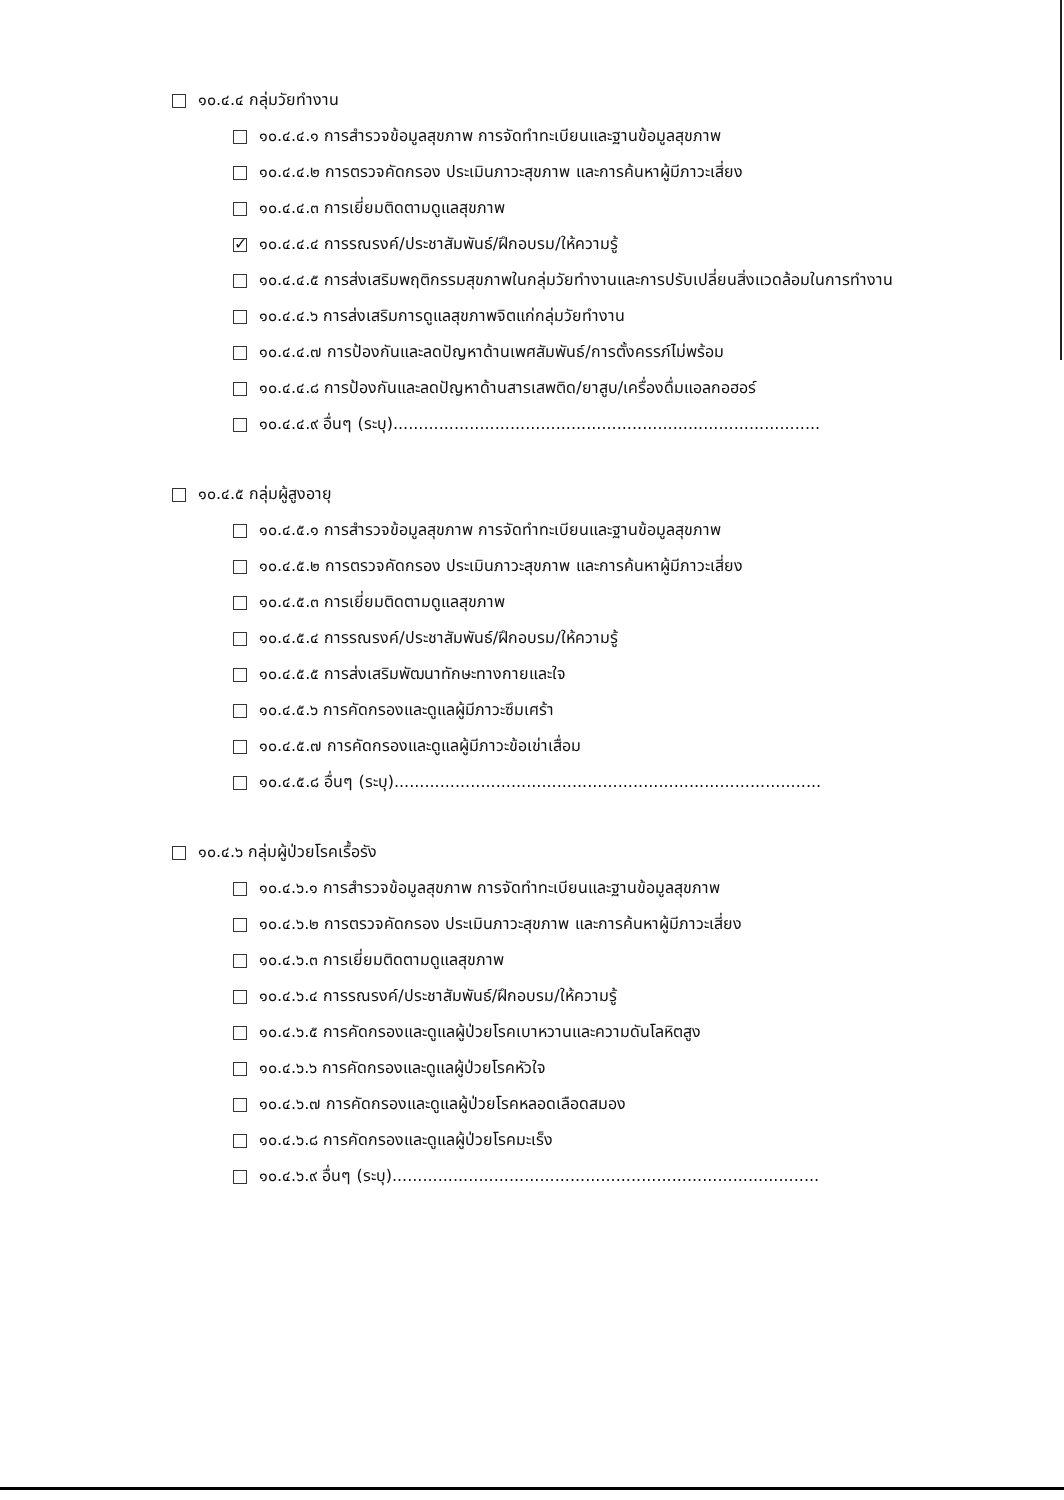๑๐.๔.๔ กลุ่มวัยทำงาน
๑๐.๔.๔.๑ การสำรวจข้อมูลสุขภาพ การจัดทำทะเบียนและฐานข้อมูลสุขภาพ
๑๐.๔.๔.๒ การตรวจคัดกรอง ประเมินภาวะสุขภาพ และการค้นหาผู้มีภาวะเสี่ยง
๑๐.๔.๔.๓ การเยี่ยมติดตามดูแลสุขภาพ
✓ ๑๐.๔.๔.๔ การรณรงค์/ประชาสัมพันธ์/ฝึกอบรม/ให้ความรู้
๑๐.๔.๔.๕ การส่งเสริมพฤติกรรมสุขภาพในกลุ่มวัยทำงานและการปรับเปลี่ยนสิ่งแวดล้อมในการทำงาน
๑๐.๔.๔.๖ การส่งเสริมการดูแลสุขภาพจิตแก่กลุ่มวัยทำงาน
๑๐.๔.๔.๗ การป้องกันและลดปัญหาด้านเพศสัมพันธ์/การตั้งครรภ์ไม่พร้อม
๑๐.๔.๔.๘ การป้องกันและลดปัญหาด้านสารเสพติด/ยาสูบ/เครื่องดื่มแอลกอฮอร์
๑๐.๔.๔.๙ อื่นๆ (ระบุ)....................................................................................
๑๐.๔.๕ กลุ่มผู้สูงอายุ
๑๐.๔.๕.๑ การสำรวจข้อมูลสุขภาพ การจัดทำทะเบียนและฐานข้อมูลสุขภาพ
๑๐.๔.๕.๒ การตรวจคัดกรอง ประเมินภาวะสุขภาพ และการค้นหาผู้มีภาวะเสี่ยง
๑๐.๔.๕.๓ การเยี่ยมติดตามดูแลสุขภาพ
๑๐.๔.๕.๔ การรณรงค์/ประชาสัมพันธ์/ฝึกอบรม/ให้ความรู้
๑๐.๔.๕.๕ การส่งเสริมพัฒนาทักษะทางกายและใจ
๑๐.๔.๕.๖ การคัดกรองและดูแลผู้มีภาวะซึมเศร้า
๑๐.๔.๕.๗ การคัดกรองและดูแลผู้มีภาวะข้อเข่าเสื่อม
๑๐.๔.๕.๘ อื่นๆ (ระบุ)....................................................................................
๑๐.๔.๖ กลุ่มผู้ป่วยโรคเรื้อรัง
๑๐.๔.๖.๑ การสำรวจข้อมูลสุขภาพ การจัดทำทะเบียนและฐานข้อมูลสุขภาพ
๑๐.๔.๖.๒ การตรวจคัดกรอง ประเมินภาวะสุขภาพ และการค้นหาผู้มีภาวะเสี่ยง
๑๐.๔.๖.๓ การเยี่ยมติดตามดูแลสุขภาพ
๑๐.๔.๖.๔ การรณรงค์/ประชาสัมพันธ์/ฝึกอบรม/ให้ความรู้
๑๐.๔.๖.๕ การคัดกรองและดูแลผู้ป่วยโรคเบาหวานและความดันโลหิตสูง
๑๐.๔.๖.๖ การคัดกรองและดูแลผู้ป่วยโรคหัวใจ
๑๐.๔.๖.๗ การคัดกรองและดูแลผู้ป่วยโรคหลอดเลือดสมอง
๑๐.๔.๖.๘ การคัดกรองและดูแลผู้ป่วยโรคมะเร็ง
๑๐.๔.๖.๙ อื่นๆ (ระบุ)....................................................................................